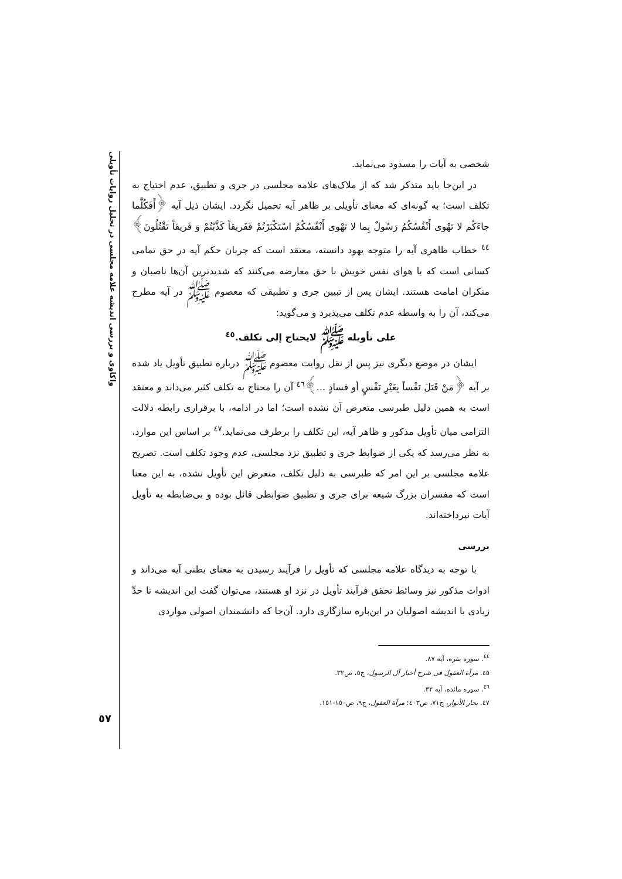واکاوی و بررسی اندیشه علامه مجلسی در تحلیل روایات تأویلی
شخصی به آیات را مسدود می‌نماید.
در این‌جا باید متذکر شد که از ملاک‌های علامه مجلسی در جری و تطبیق، عدم احتیاج به تکلف است؛ به گونه‌ای که معنای تأویلی بر ظاهر آیه تحمیل نگردد. ایشان ذیل آیه ﴿أَفَکُلَّما جاءَکُم لا تَهْوی أَنْفُسُکُمُ رَسُولٌ بِما لا تَهْوی أَنْفُسُکُمُ اسْتَکْبَرْتُمْ فَفَریقاً کَذَّبْتُمْ وَ فَریقاً تَقْتُلُونَ﴾<sup>٤٤</sup> خطاب ظاهری آیه را متوجه یهود دانسته، معتقد است که جریان حکم آیه در حق تمامی کسانی است که با هوای نفس خویش با حق معارضه می‌کنند که شدیدترین آن‌ها ناصبان و منکران امامت هستند. ایشان پس از تبیین جری و تطبیقی که معصوم ﷺ در آیه مطرح می‌کند، آن را به واسطه عدم تکلف می‌پذیرد و می‌گوید:
علی تأویله ﷺ لایحتاج إلی تکلف.<sup>٤٥</sup>
ایشان در موضع دیگری نیز پس از نقل روایت معصوم ﷺ درباره تطبیق تأویل یاد شده بر آیه ﴿مَنْ قَتَلَ نَفْساً بِغَیْرِ نَفْسٍ أو فسادٍ ...﴾<sup>٤٦</sup> آن را محتاج به تکلف کثیر می‌داند و معتقد است به همین دلیل طبرسی متعرض آن نشده است؛ اما در ادامه، با برقراری رابطه دلالت التزامی میان تأویل مذکور و ظاهر آیه، این تکلف را برطرف می‌نماید.<sup>٤٧</sup> بر اساس این موارد، به نظر می‌رسد که یکی از ضوابط جری و تطبیق نزد مجلسی، عدم وجود تکلف است. تصریح علامه مجلسی بر این امر که طبرسی به دلیل تکلف، متعرض این تأویل نشده، به این معنا است که مفسران بزرگ شیعه برای جری و تطبیق ضوابطی قائل بوده و بی‌ضابطه به تأویل آیات نپرداخته‌اند.
بررسی
با توجه به دیدگاه علامه مجلسی که تأویل را فرآیند رسیدن به معنای بطنی آیه می‌داند و ادوات مذکور نیز وسائط تحقق فرآیند تأویل در نزد او هستند، می‌توان گفت این اندیشه تا حدِّ زیادی با اندیشه اصولیان در این‌باره سازگاری دارد. آن‌جا که دانشمندان اصولی مواردی
<sup>٤٤</sup>. سوره بقره، آیه ٨٧.
٤٥. مرآة العقول فی شرح أخبار آل الرسول، ج٥، ص٣٢.
<sup>٤٦</sup>. سوره مائده، آیه ٣٢.
٤٧. بحار الأنوار، ج٧١، ص٤٠٣؛ مرآة العقول، ج٩، ص١٥٠-١٥١.
٥٧